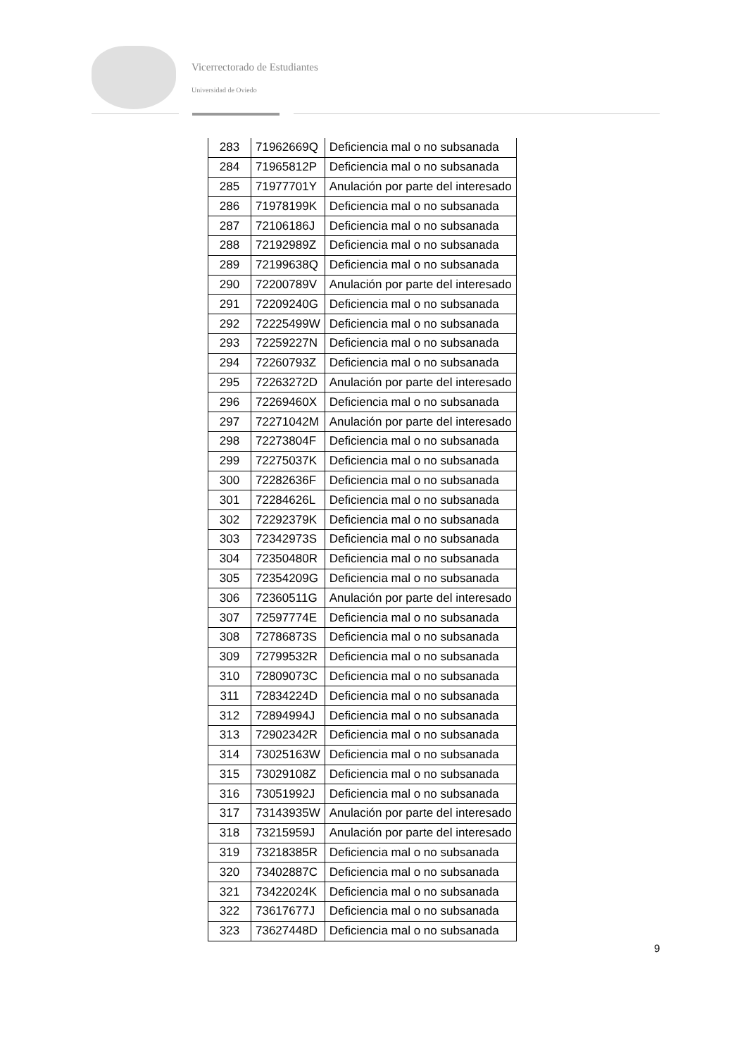Vicerrectorado de Estudiantes
Universidad de Oviedo
| 283 | 71962669Q | Deficiencia mal o no subsanada |
| 284 | 71965812P | Deficiencia mal o no subsanada |
| 285 | 71977701Y | Anulación por parte del interesado |
| 286 | 71978199K | Deficiencia mal o no subsanada |
| 287 | 72106186J | Deficiencia mal o no subsanada |
| 288 | 72192989Z | Deficiencia mal o no subsanada |
| 289 | 72199638Q | Deficiencia mal o no subsanada |
| 290 | 72200789V | Anulación por parte del interesado |
| 291 | 72209240G | Deficiencia mal o no subsanada |
| 292 | 72225499W | Deficiencia mal o no subsanada |
| 293 | 72259227N | Deficiencia mal o no subsanada |
| 294 | 72260793Z | Deficiencia mal o no subsanada |
| 295 | 72263272D | Anulación por parte del interesado |
| 296 | 72269460X | Deficiencia mal o no subsanada |
| 297 | 72271042M | Anulación por parte del interesado |
| 298 | 72273804F | Deficiencia mal o no subsanada |
| 299 | 72275037K | Deficiencia mal o no subsanada |
| 300 | 72282636F | Deficiencia mal o no subsanada |
| 301 | 72284626L | Deficiencia mal o no subsanada |
| 302 | 72292379K | Deficiencia mal o no subsanada |
| 303 | 72342973S | Deficiencia mal o no subsanada |
| 304 | 72350480R | Deficiencia mal o no subsanada |
| 305 | 72354209G | Deficiencia mal o no subsanada |
| 306 | 72360511G | Anulación por parte del interesado |
| 307 | 72597774E | Deficiencia mal o no subsanada |
| 308 | 72786873S | Deficiencia mal o no subsanada |
| 309 | 72799532R | Deficiencia mal o no subsanada |
| 310 | 72809073C | Deficiencia mal o no subsanada |
| 311 | 72834224D | Deficiencia mal o no subsanada |
| 312 | 72894994J | Deficiencia mal o no subsanada |
| 313 | 72902342R | Deficiencia mal o no subsanada |
| 314 | 73025163W | Deficiencia mal o no subsanada |
| 315 | 73029108Z | Deficiencia mal o no subsanada |
| 316 | 73051992J | Deficiencia mal o no subsanada |
| 317 | 73143935W | Anulación por parte del interesado |
| 318 | 73215959J | Anulación por parte del interesado |
| 319 | 73218385R | Deficiencia mal o no subsanada |
| 320 | 73402887C | Deficiencia mal o no subsanada |
| 321 | 73422024K | Deficiencia mal o no subsanada |
| 322 | 73617677J | Deficiencia mal o no subsanada |
| 323 | 73627448D | Deficiencia mal o no subsanada |
9